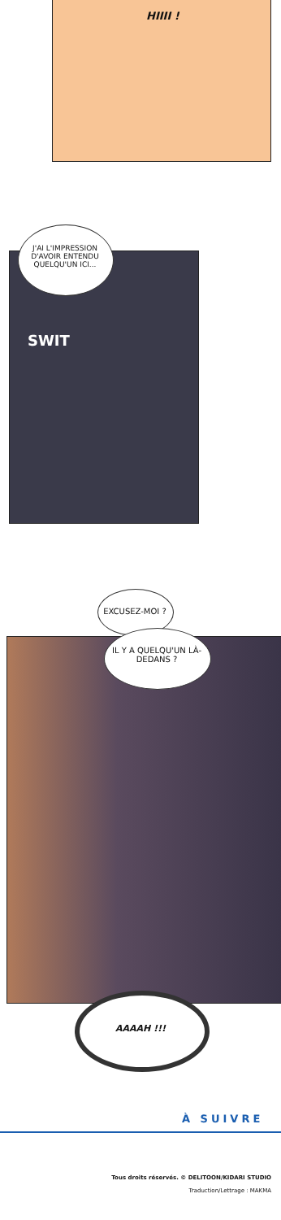HIIII !
J'AI L'IMPRESSION D'AVOIR ENTENDU QUELQU'UN ICI...
SWIT
EXCUSEZ-MOI ?
IL Y A QUELQU'UN LÀ-DEDANS ?
AAAAH !!!
À SUIVRE
Tous droits réservés. © DELITOON/KIDARI STUDIO
Traduction/Lettrage : MAKMA